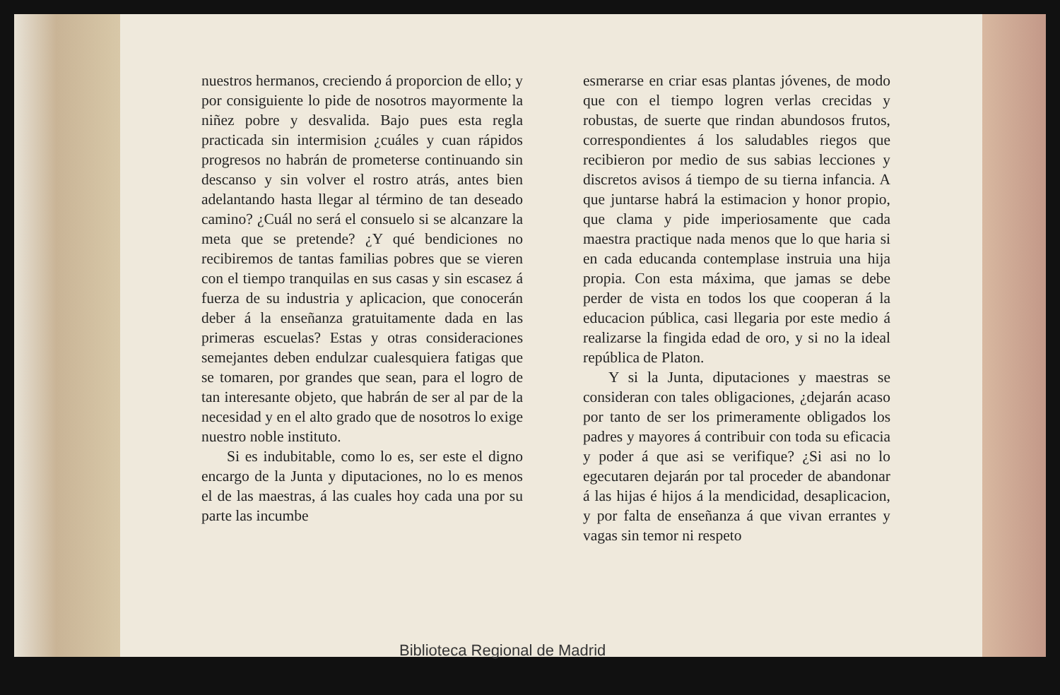nuestros hermanos, creciendo á proporcion de ello; y por consiguiente lo pide de nosotros mayormente la niñez pobre y desvalida. Bajo pues esta regla practicada sin intermision ¿cuáles y cuan rápidos progresos no habrán de prometerse continuando sin descanso y sin volver el rostro atrás, antes bien adelantando hasta llegar al término de tan deseado camino? ¿Cuál no será el consuelo si se alcanzare la meta que se pretende? ¿Y qué bendiciones no recibiremos de tantas familias pobres que se vieren con el tiempo tranquilas en sus casas y sin escasez á fuerza de su industria y aplicacion, que conocerán deber á la enseñanza gratuitamente dada en las primeras escuelas? Estas y otras consideraciones semejantes deben endulzar cualesquiera fatigas que se tomaren, por grandes que sean, para el logro de tan interesante objeto, que habrán de ser al par de la necesidad y en el alto grado que de nosotros lo exige nuestro noble instituto.
Si es indubitable, como lo es, ser este el digno encargo de la Junta y diputaciones, no lo es menos el de las maestras, á las cuales hoy cada una por su parte las incumbe
esmerarse en criar esas plantas jóvenes, de modo que con el tiempo logren verlas crecidas y robustas, de suerte que rindan abundosos frutos, correspondientes á los saludables riegos que recibieron por medio de sus sabias lecciones y discretos avisos á tiempo de su tierna infancia. A que juntarse habrá la estimacion y honor propio, que clama y pide imperiosamente que cada maestra practique nada menos que lo que haria si en cada educanda contemplase instruia una hija propia. Con esta máxima, que jamas se debe perder de vista en todos los que cooperan á la educacion pública, casi llegaria por este medio á realizarse la fingida edad de oro, y si no la ideal república de Platon.
Y si la Junta, diputaciones y maestras se consideran con tales obligaciones, ¿dejarán acaso por tanto de ser los primeramente obligados los padres y mayores á contribuir con toda su eficacia y poder á que asi se verifique? ¿Si asi no lo egecutaren dejarán por tal proceder de abandonar á las hijas é hijos á la mendicidad, desaplicacion, y por falta de enseñanza á que vivan errantes y vagas sin temor ni respeto
Biblioteca Regional de Madrid